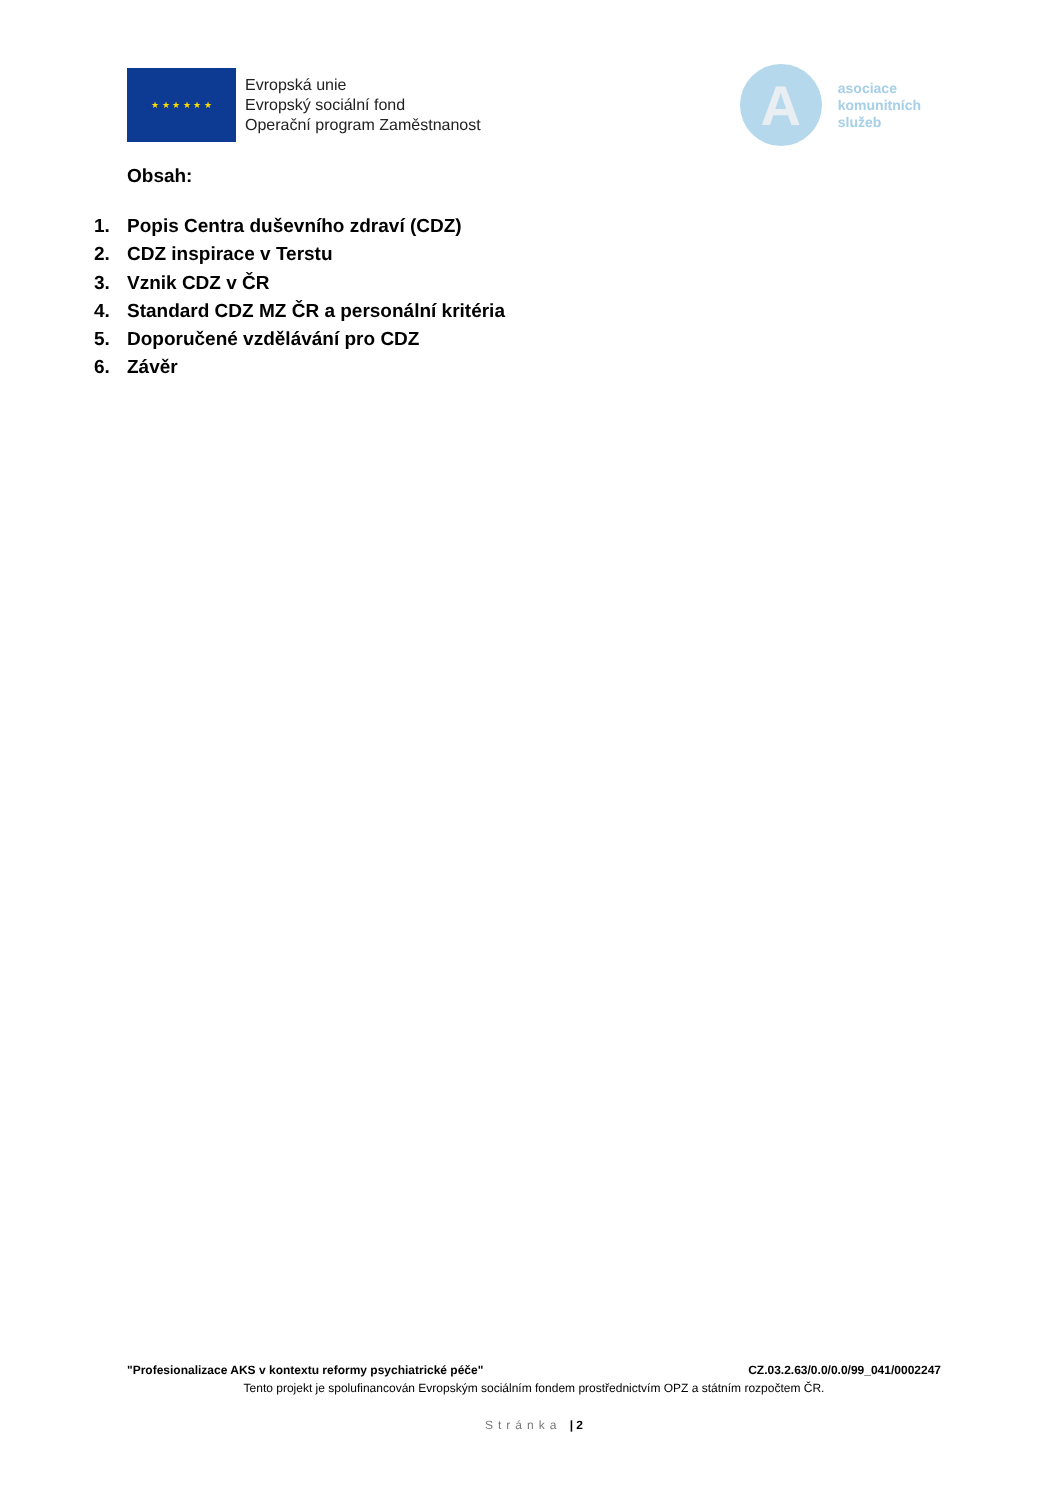★ ★ ★ ★ ★ ★
Evropská unie
Evropský sociální fond
Operační program Zaměstnanost
A
asociace
komunitních
služeb
Obsah:
1. Popis Centra duševního zdraví (CDZ)
2. CDZ inspirace v Terstu
3. Vznik CDZ v ČR
4. Standard CDZ MZ ČR a personální kritéria
5. Doporučené vzdělávání pro CDZ
6. Závěr
"Profesionalizace AKS v kontextu reformy psychiatrické péče" CZ.03.2.63/0.0/0.0/99_041/0002247
Tento projekt je spolufinancován Evropským sociálním fondem prostřednictvím OPZ a státním rozpočtem ČR.
Stránka | 2